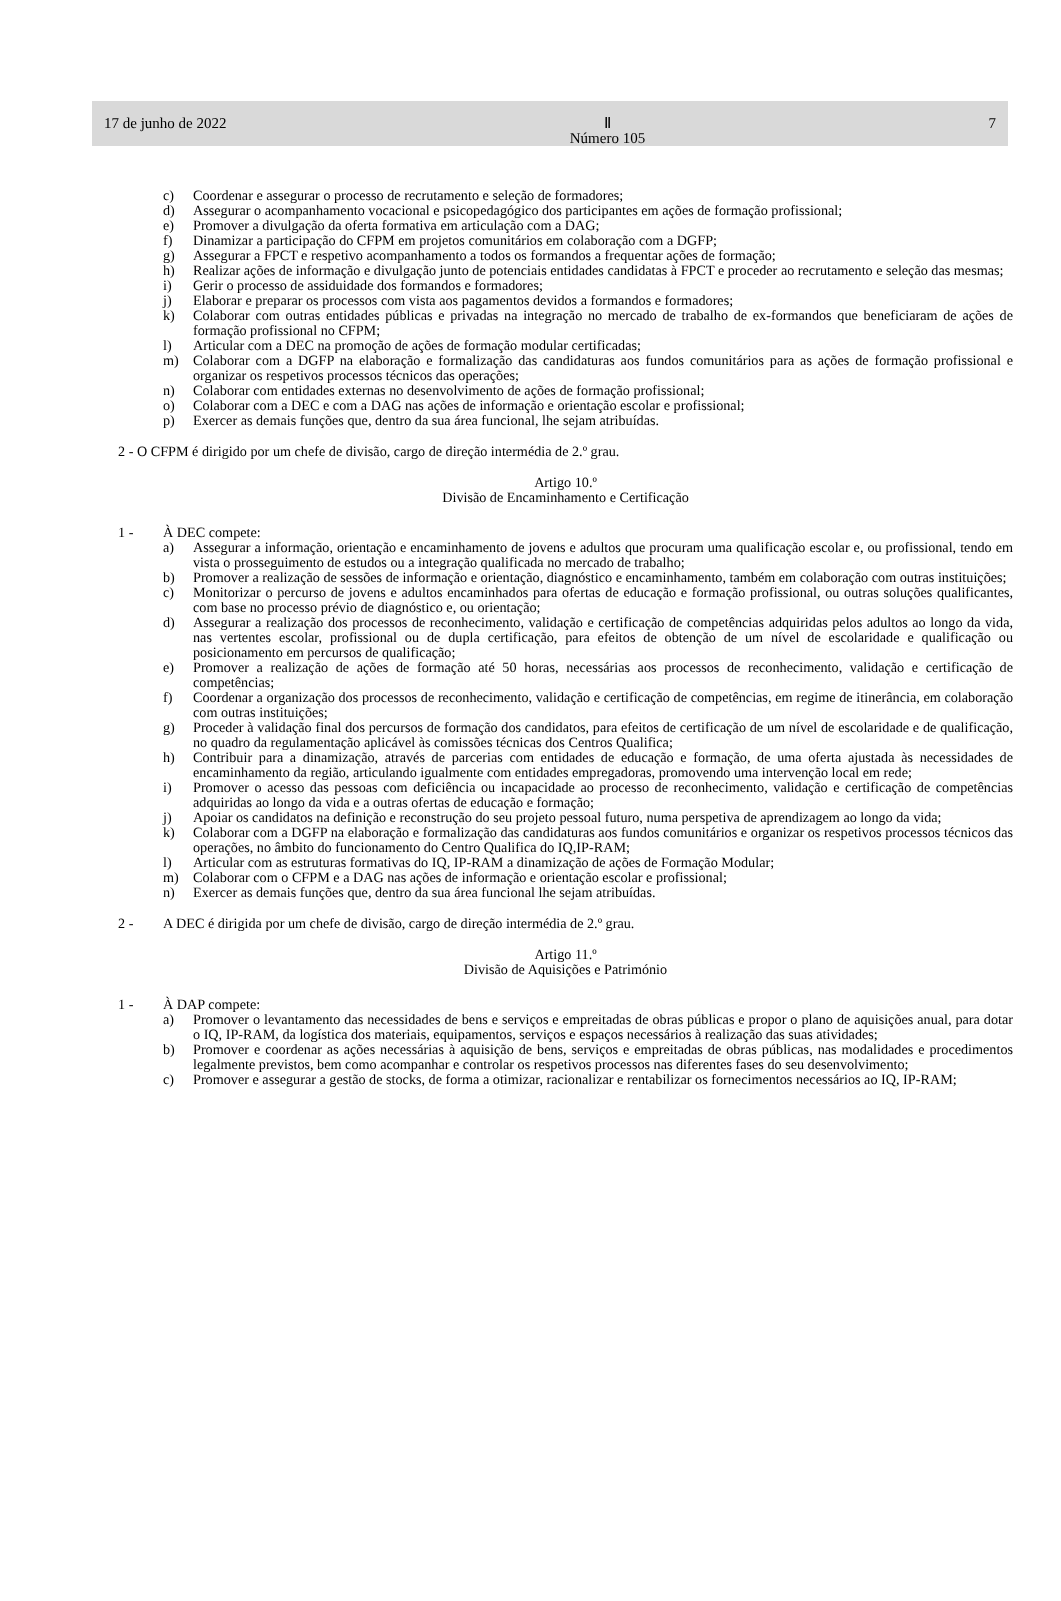17 de junho de 2022 Ⅱ
Número 105 7
c) Coordenar e assegurar o processo de recrutamento e seleção de formadores;
d) Assegurar o acompanhamento vocacional e psicopedagógico dos participantes em ações de formação profissional;
e) Promover a divulgação da oferta formativa em articulação com a DAG;
f) Dinamizar a participação do CFPM em projetos comunitários em colaboração com a DGFP;
g) Assegurar a FPCT e respetivo acompanhamento a todos os formandos a frequentar ações de formação;
h) Realizar ações de informação e divulgação junto de potenciais entidades candidatas à FPCT e proceder ao recrutamento e seleção das mesmas;
i) Gerir o processo de assiduidade dos formandos e formadores;
j) Elaborar e preparar os processos com vista aos pagamentos devidos a formandos e formadores;
k) Colaborar com outras entidades públicas e privadas na integração no mercado de trabalho de ex-formandos que beneficiaram de ações de formação profissional no CFPM;
l) Articular com a DEC na promoção de ações de formação modular certificadas;
m) Colaborar com a DGFP na elaboração e formalização das candidaturas aos fundos comunitários para as ações de formação profissional e organizar os respetivos processos técnicos das operações;
n) Colaborar com entidades externas no desenvolvimento de ações de formação profissional;
o) Colaborar com a DEC e com a DAG nas ações de informação e orientação escolar e profissional;
p) Exercer as demais funções que, dentro da sua área funcional, lhe sejam atribuídas.
2 - O CFPM é dirigido por um chefe de divisão, cargo de direção intermédia de 2.º grau.
Artigo 10.º
Divisão de Encaminhamento e Certificação
1 - À DEC compete:
a) Assegurar a informação, orientação e encaminhamento de jovens e adultos que procuram uma qualificação escolar e, ou profissional, tendo em vista o prosseguimento de estudos ou a integração qualificada no mercado de trabalho;
b) Promover a realização de sessões de informação e orientação, diagnóstico e encaminhamento, também em colaboração com outras instituições;
c) Monitorizar o percurso de jovens e adultos encaminhados para ofertas de educação e formação profissional, ou outras soluções qualificantes, com base no processo prévio de diagnóstico e, ou orientação;
d) Assegurar a realização dos processos de reconhecimento, validação e certificação de competências adquiridas pelos adultos ao longo da vida, nas vertentes escolar, profissional ou de dupla certificação, para efeitos de obtenção de um nível de escolaridade e qualificação ou posicionamento em percursos de qualificação;
e) Promover a realização de ações de formação até 50 horas, necessárias aos processos de reconhecimento, validação e certificação de competências;
f) Coordenar a organização dos processos de reconhecimento, validação e certificação de competências, em regime de itinerância, em colaboração com outras instituições;
g) Proceder à validação final dos percursos de formação dos candidatos, para efeitos de certificação de um nível de escolaridade e de qualificação, no quadro da regulamentação aplicável às comissões técnicas dos Centros Qualifica;
h) Contribuir para a dinamização, através de parcerias com entidades de educação e formação, de uma oferta ajustada às necessidades de encaminhamento da região, articulando igualmente com entidades empregadoras, promovendo uma intervenção local em rede;
i) Promover o acesso das pessoas com deficiência ou incapacidade ao processo de reconhecimento, validação e certificação de competências adquiridas ao longo da vida e a outras ofertas de educação e formação;
j) Apoiar os candidatos na definição e reconstrução do seu projeto pessoal futuro, numa perspetiva de aprendizagem ao longo da vida;
k) Colaborar com a DGFP na elaboração e formalização das candidaturas aos fundos comunitários e organizar os respetivos processos técnicos das operações, no âmbito do funcionamento do Centro Qualifica do IQ,IP-RAM;
l) Articular com as estruturas formativas do IQ, IP-RAM a dinamização de ações de Formação Modular;
m) Colaborar com o CFPM e a DAG nas ações de informação e orientação escolar e profissional;
n) Exercer as demais funções que, dentro da sua área funcional lhe sejam atribuídas.
2 - A DEC é dirigida por um chefe de divisão, cargo de direção intermédia de 2.º grau.
Artigo 11.º
Divisão de Aquisições e Património
1 - À DAP compete:
a) Promover o levantamento das necessidades de bens e serviços e empreitadas de obras públicas e propor o plano de aquisições anual, para dotar o IQ, IP-RAM, da logística dos materiais, equipamentos, serviços e espaços necessários à realização das suas atividades;
b) Promover e coordenar as ações necessárias à aquisição de bens, serviços e empreitadas de obras públicas, nas modalidades e procedimentos legalmente previstos, bem como acompanhar e controlar os respetivos processos nas diferentes fases do seu desenvolvimento;
c) Promover e assegurar a gestão de stocks, de forma a otimizar, racionalizar e rentabilizar os fornecimentos necessários ao IQ, IP-RAM;